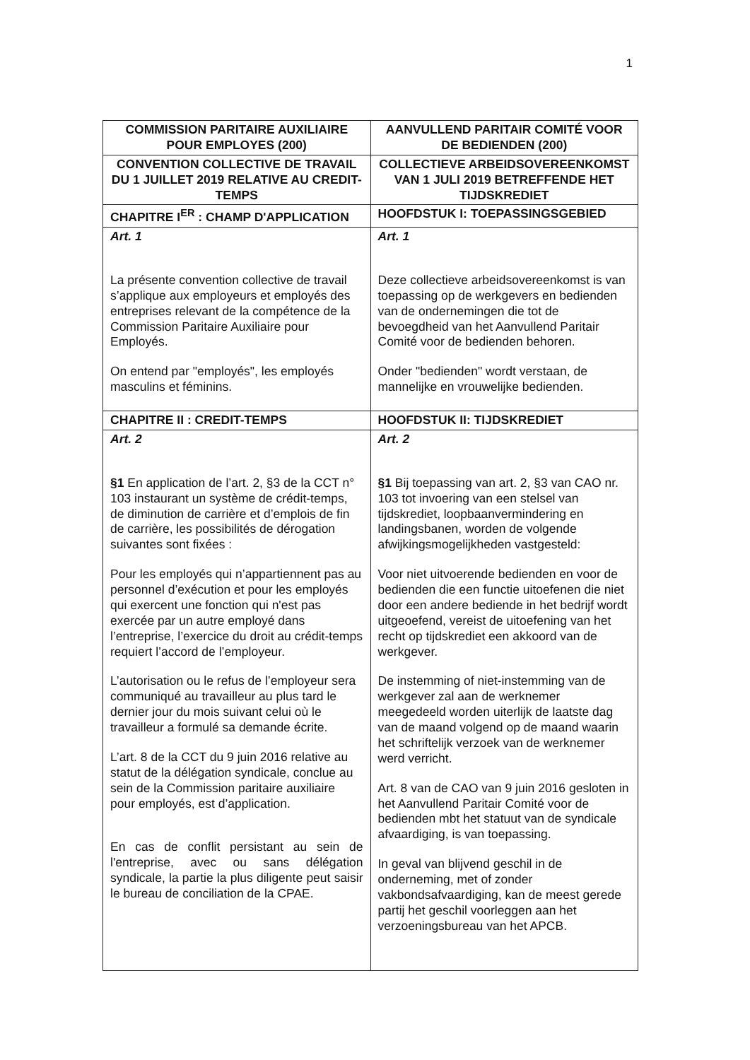1
| COMMISSION PARITAIRE AUXILIAIRE POUR EMPLOYES (200) | AANVULLEND PARITAIR COMITÉ VOOR DE BEDIENDEN (200) |
| CONVENTION COLLECTIVE DE TRAVAIL DU 1 JUILLET 2019 RELATIVE AU CREDIT-TEMPS | COLLECTIEVE ARBEIDSOVEREENKOMST VAN 1 JULI 2019 BETREFFENDE HET TIJDSKREDIET |
| CHAPITRE I<sup>ER</sup> : CHAMP D'APPLICATION | HOOFDSTUK I: TOEPASSINGSGEBIED |
| Art. 1 La présente convention collective de travail s’applique aux employeurs et employés des entreprises relevant de la compétence de la Commission Paritaire Auxiliaire pour Employés. On entend par "employés", les employés masculins et féminins. | Art. 1 Deze collectieve arbeidsovereenkomst is van toepassing op de werkgevers en bedienden van de ondernemingen die tot de bevoegdheid van het Aanvullend Paritair Comité voor de bedienden behoren. Onder "bedienden" wordt verstaan, de mannelijke en vrouwelijke bedienden. |
| CHAPITRE II : CREDIT-TEMPS | HOOFDSTUK II: TIJDSKREDIET |
| Art. 2 §1 En application de l’art. 2, §3 de la CCT n° 103 instaurant un système de crédit-temps, de diminution de carrière et d’emplois de fin de carrière, les possibilités de dérogation suivantes sont fixées : Pour les employés qui n’appartiennent pas au personnel d’exécution et pour les employés qui exercent une fonction qui n'est pas exercée par un autre employé dans l’entreprise, l’exercice du droit au crédit-temps requiert l’accord de l’employeur. L’autorisation ou le refus de l’employeur sera communiqué au travailleur au plus tard le dernier jour du mois suivant celui où le travailleur a formulé sa demande écrite. L’art. 8 de la CCT du 9 juin 2016 relative au statut de la délégation syndicale, conclue au sein de la Commission paritaire auxiliaire pour employés, est d’application. En cas de conflit persistant au sein de l'entreprise, avec ou sans délégation syndicale, la partie la plus diligente peut saisir le bureau de conciliation de la CPAE. | Art. 2 §1 Bij toepassing van art. 2, §3 van CAO nr. 103 tot invoering van een stelsel van tijdskrediet, loopbaanvermindering en landingsbanen, worden de volgende afwijkingsmogelijkheden vastgesteld: Voor niet uitvoerende bedienden en voor de bedienden die een functie uitoefenen die niet door een andere bediende in het bedrijf wordt uitgeoefend, vereist de uitoefening van het recht op tijdskrediet een akkoord van de werkgever. De instemming of niet-instemming van de werkgever zal aan de werknemer meegedeeld worden uiterlijk de laatste dag van de maand volgend op de maand waarin het schriftelijk verzoek van de werknemer werd verricht. Art. 8 van de CAO van 9 juin 2016 gesloten in het Aanvullend Paritair Comité voor de bedienden mbt het statuut van de syndicale afvaardiging, is van toepassing. In geval van blijvend geschil in de onderneming, met of zonder vakbondsafvaardiging, kan de meest gerede partij het geschil voorleggen aan het verzoeningsbureau van het APCB. |